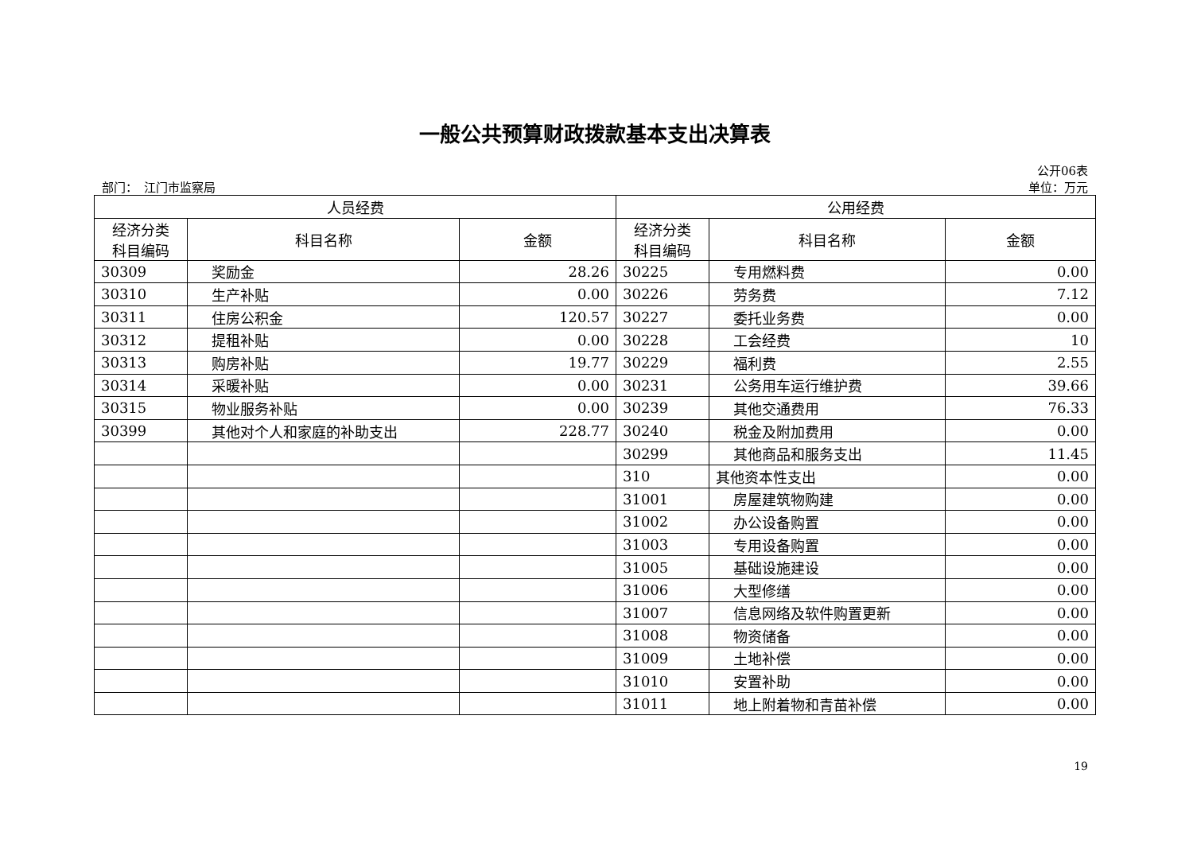一般公共预算财政拨款基本支出决算表
公开06表
部门：　江门市监察局 单位：万元
| 人员经费 | | | 公用经费 | | |
| --- | --- | --- | --- | --- | --- |
| 经济分类 科目编码 | 科目名称 | 金额 | 经济分类 科目编码 | 科目名称 | 金额 |
| 30309 | 奖励金 | 28.26 | 30225 | 专用燃料费 | 0.00 |
| 30310 | 生产补贴 | 0.00 | 30226 | 劳务费 | 7.12 |
| 30311 | 住房公积金 | 120.57 | 30227 | 委托业务费 | 0.00 |
| 30312 | 提租补贴 | 0.00 | 30228 | 工会经费 | 10 |
| 30313 | 购房补贴 | 19.77 | 30229 | 福利费 | 2.55 |
| 30314 | 采暖补贴 | 0.00 | 30231 | 公务用车运行维护费 | 39.66 |
| 30315 | 物业服务补贴 | 0.00 | 30239 | 其他交通费用 | 76.33 |
| 30399 | 其他对个人和家庭的补助支出 | 228.77 | 30240 | 税金及附加费用 | 0.00 |
| | | | 30299 | 其他商品和服务支出 | 11.45 |
| | | | 310 | 其他资本性支出 | 0.00 |
| | | | 31001 | 房屋建筑物购建 | 0.00 |
| | | | 31002 | 办公设备购置 | 0.00 |
| | | | 31003 | 专用设备购置 | 0.00 |
| | | | 31005 | 基础设施建设 | 0.00 |
| | | | 31006 | 大型修缮 | 0.00 |
| | | | 31007 | 信息网络及软件购置更新 | 0.00 |
| | | | 31008 | 物资储备 | 0.00 |
| | | | 31009 | 土地补偿 | 0.00 |
| | | | 31010 | 安置补助 | 0.00 |
| | | | 31011 | 地上附着物和青苗补偿 | 0.00 |
19